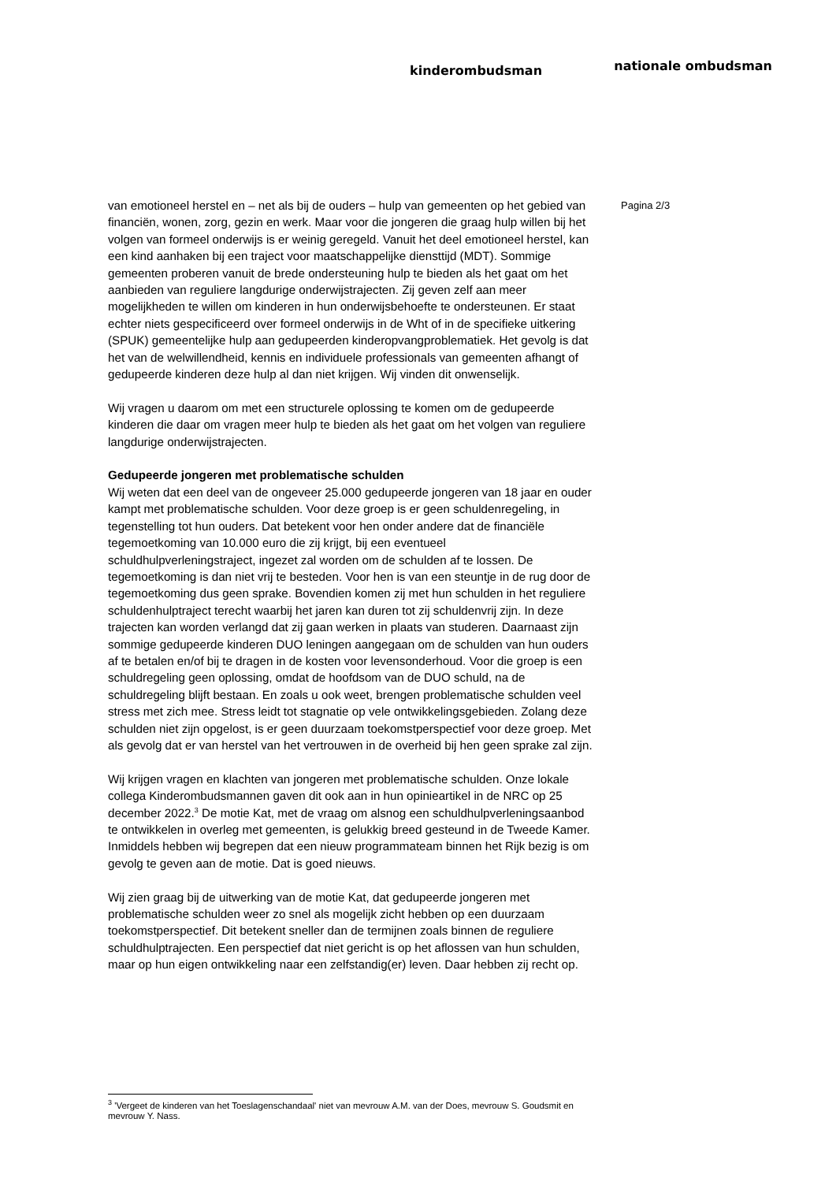kinderombudsman nationale ombudsman
Pagina 2/3
van emotioneel herstel en – net als bij de ouders – hulp van gemeenten op het gebied van financiën, wonen, zorg, gezin en werk. Maar voor die jongeren die graag hulp willen bij het volgen van formeel onderwijs is er weinig geregeld. Vanuit het deel emotioneel herstel, kan een kind aanhaken bij een traject voor maatschappelijke diensttijd (MDT). Sommige gemeenten proberen vanuit de brede ondersteuning hulp te bieden als het gaat om het aanbieden van reguliere langdurige onderwijstrajecten. Zij geven zelf aan meer mogelijkheden te willen om kinderen in hun onderwijsbehoefte te ondersteunen. Er staat echter niets gespecificeerd over formeel onderwijs in de Wht of in de specifieke uitkering (SPUK) gemeentelijke hulp aan gedupeerden kinderopvangproblematiek. Het gevolg is dat het van de welwillendheid, kennis en individuele professionals van gemeenten afhangt of gedupeerde kinderen deze hulp al dan niet krijgen. Wij vinden dit onwenselijk.
Wij vragen u daarom om met een structurele oplossing te komen om de gedupeerde kinderen die daar om vragen meer hulp te bieden als het gaat om het volgen van reguliere langdurige onderwijstrajecten.
Gedupeerde jongeren met problematische schulden
Wij weten dat een deel van de ongeveer 25.000 gedupeerde jongeren van 18 jaar en ouder kampt met problematische schulden. Voor deze groep is er geen schuldenregeling, in tegenstelling tot hun ouders. Dat betekent voor hen onder andere dat de financiële tegemoetkoming van 10.000 euro die zij krijgt, bij een eventueel schuldhulpverleningstraject, ingezet zal worden om de schulden af te lossen. De tegemoetkoming is dan niet vrij te besteden. Voor hen is van een steuntje in de rug door de tegemoetkoming dus geen sprake. Bovendien komen zij met hun schulden in het reguliere schuldenhulptraject terecht waarbij het jaren kan duren tot zij schuldenvrij zijn. In deze trajecten kan worden verlangd dat zij gaan werken in plaats van studeren. Daarnaast zijn sommige gedupeerde kinderen DUO leningen aangegaan om de schulden van hun ouders af te betalen en/of bij te dragen in de kosten voor levensonderhoud. Voor die groep is een schuldregeling geen oplossing, omdat de hoofdsom van de DUO schuld, na de schuldregeling blijft bestaan. En zoals u ook weet, brengen problematische schulden veel stress met zich mee. Stress leidt tot stagnatie op vele ontwikkelingsgebieden. Zolang deze schulden niet zijn opgelost, is er geen duurzaam toekomstperspectief voor deze groep. Met als gevolg dat er van herstel van het vertrouwen in de overheid bij hen geen sprake zal zijn.
Wij krijgen vragen en klachten van jongeren met problematische schulden. Onze lokale collega Kinderombudsmannen gaven dit ook aan in hun opinieartikel in de NRC op 25 december 2022.<sup>3</sup> De motie Kat, met de vraag om alsnog een schuldhulpverleningsaanbod te ontwikkelen in overleg met gemeenten, is gelukkig breed gesteund in de Tweede Kamer. Inmiddels hebben wij begrepen dat een nieuw programmateam binnen het Rijk bezig is om gevolg te geven aan de motie. Dat is goed nieuws.
Wij zien graag bij de uitwerking van de motie Kat, dat gedupeerde jongeren met problematische schulden weer zo snel als mogelijk zicht hebben op een duurzaam toekomstperspectief. Dit betekent sneller dan de termijnen zoals binnen de reguliere schuldhulptrajecten. Een perspectief dat niet gericht is op het aflossen van hun schulden, maar op hun eigen ontwikkeling naar een zelfstandig(er) leven. Daar hebben zij recht op.
<sup>3</sup> 'Vergeet de kinderen van het Toeslagenschandaal' niet van mevrouw A.M. van der Does, mevrouw S. Goudsmit en mevrouw Y. Nass.